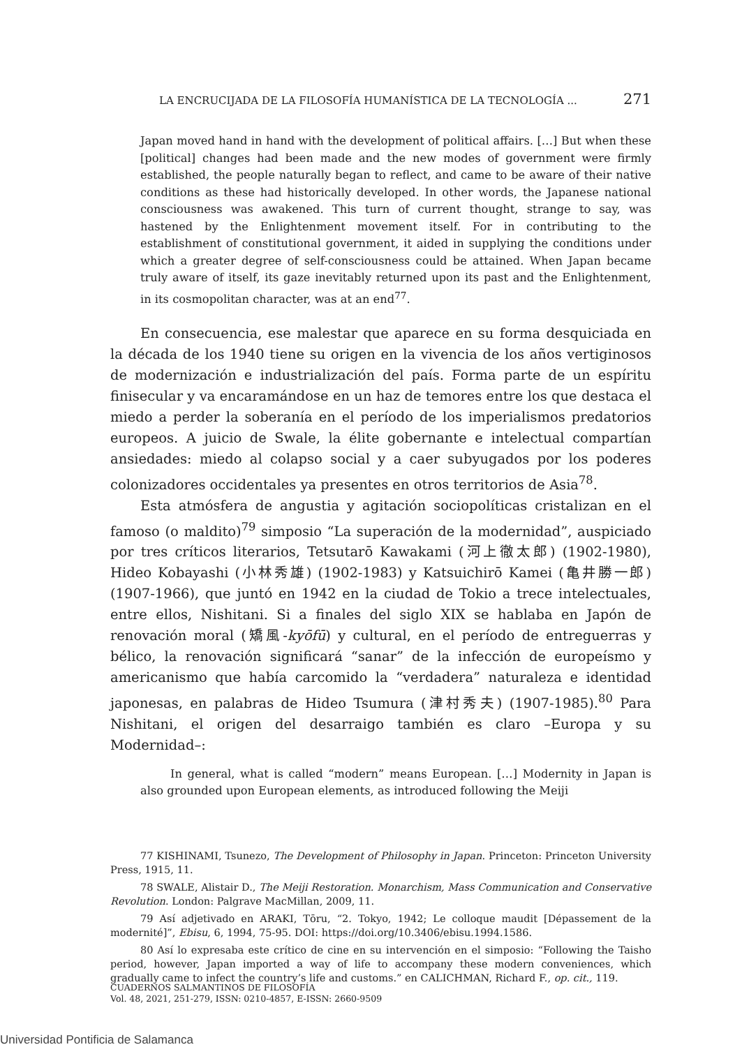LA ENCRUCIJADA DE LA FILOSOFÍA HUMANÍSTICA DE LA TECNOLOGÍA ... 271
Japan moved hand in hand with the development of political affairs. […] But when these [political] changes had been made and the new modes of government were firmly established, the people naturally began to reflect, and came to be aware of their native conditions as these had historically developed. In other words, the Japanese national consciousness was awakened. This turn of current thought, strange to say, was hastened by the Enlightenment movement itself. For in contributing to the establishment of constitutional government, it aided in supplying the conditions under which a greater degree of self-consciousness could be attained. When Japan became truly aware of itself, its gaze inevitably returned upon its past and the Enlightenment, in its cosmopolitan character, was at an end<sup>77</sup>.
En consecuencia, ese malestar que aparece en su forma desquiciada en la década de los 1940 tiene su origen en la vivencia de los años vertiginosos de modernización e industrialización del país. Forma parte de un espíritu finisecular y va encaramándose en un haz de temores entre los que destaca el miedo a perder la soberanía en el período de los imperialismos predatorios europeos. A juicio de Swale, la élite gobernante e intelectual compartían ansiedades: miedo al colapso social y a caer subyugados por los poderes colonizadores occidentales ya presentes en otros territorios de Asia<sup>78</sup>.
Esta atmósfera de angustia y agitación sociopolíticas cristalizan en el famoso (o maldito)<sup>79</sup> simposio “La superación de la modernidad”, auspiciado por tres críticos literarios, Tetsutarō Kawakami (河上徹太郎) (1902-1980), Hideo Kobayashi (小林秀雄) (1902-1983) y Katsuichirō Kamei (亀井勝一郎) (1907-1966), que juntó en 1942 en la ciudad de Tokio a trece intelectuales, entre ellos, Nishitani. Si a finales del siglo XIX se hablaba en Japón de renovación moral (矯風-kyōfū) y cultural, en el período de entreguerras y bélico, la renovación significará “sanar” de la infección de europeísmo y americanismo que había carcomido la “verdadera” naturaleza e identidad japonesas, en palabras de Hideo Tsumura (津村秀夫) (1907-1985).<sup>80</sup> Para Nishitani, el origen del desarraigo también es claro –Europa y su Modernidad–:
In general, what is called “modern” means European. […] Modernity in Japan is also grounded upon European elements, as introduced following the Meiji
77 KISHINAMI, Tsunezo, The Development of Philosophy in Japan. Princeton: Princeton University Press, 1915, 11.
78 SWALE, Alistair D., The Meiji Restoration. Monarchism, Mass Communication and Conservative Revolution. London: Palgrave MacMillan, 2009, 11.
79 Así adjetivado en ARAKI, Tōru, “2. Tokyo, 1942; Le colloque maudit [Dépassement de la modernité]”, Ebisu, 6, 1994, 75-95. DOI: https://doi.org/10.3406/ebisu.1994.1586.
80 Así lo expresaba este crítico de cine en su intervención en el simposio: “Following the Taisho period, however, Japan imported a way of life to accompany these modern conveniences, which gradually came to infect the country’s life and customs.” en CALICHMAN, Richard F., op. cit., 119.
CUADERNOS SALMANTINOS DE FILOSOFÍA
Vol. 48, 2021, 251-279, ISSN: 0210-4857, E-ISSN: 2660-9509
Universidad Pontificia de Salamanca